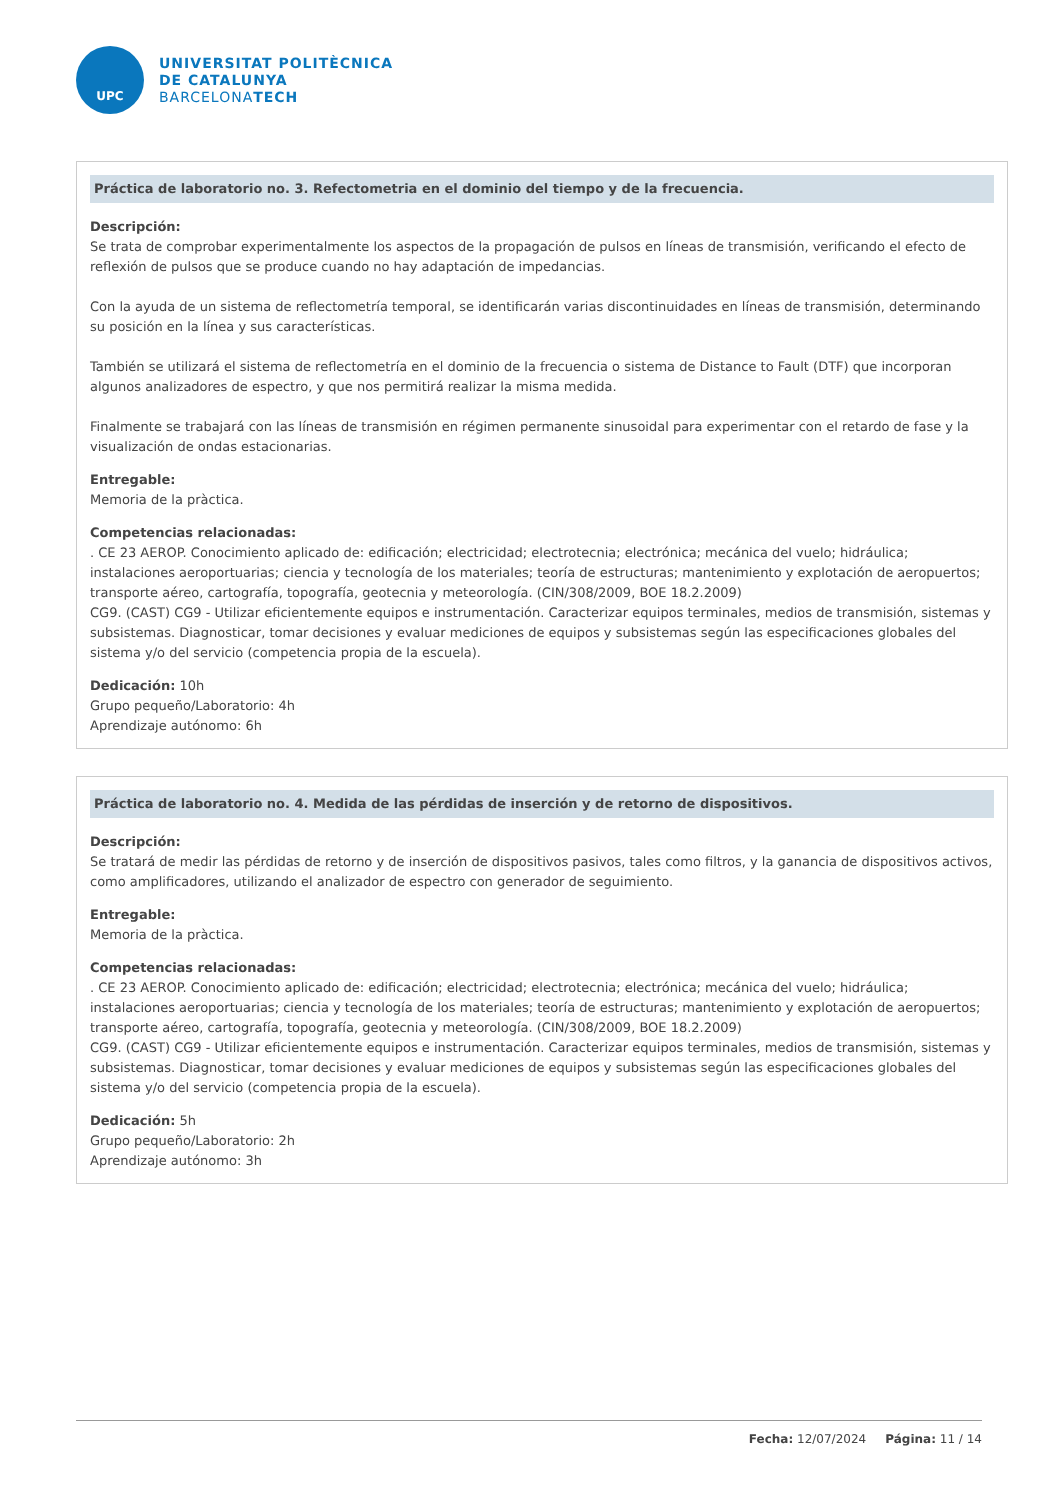UPC
UNIVERSITAT POLITÈCNICA
DE CATALUNYA
BARCELONATECH
Práctica de laboratorio no. 3. Refectometria en el dominio del tiempo y de la frecuencia.
Descripción:
Se trata de comprobar experimentalmente los aspectos de la propagación de pulsos en líneas de transmisión, verificando el efecto de reflexión de pulsos que se produce cuando no hay adaptación de impedancias.
Con la ayuda de un sistema de reflectometría temporal, se identificarán varias discontinuidades en líneas de transmisión, determinando su posición en la línea y sus características.
También se utilizará el sistema de reflectometría en el dominio de la frecuencia o sistema de Distance to Fault (DTF) que incorporan algunos analizadores de espectro, y que nos permitirá realizar la misma medida.
Finalmente se trabajará con las líneas de transmisión en régimen permanente sinusoidal para experimentar con el retardo de fase y la visualización de ondas estacionarias.
Entregable:
Memoria de la pràctica.
Competencias relacionadas:
. CE 23 AEROP. Conocimiento aplicado de: edificación; electricidad; electrotecnia; electrónica; mecánica del vuelo; hidráulica; instalaciones aeroportuarias; ciencia y tecnología de los materiales; teoría de estructuras; mantenimiento y explotación de aeropuertos; transporte aéreo, cartografía, topografía, geotecnia y meteorología. (CIN/308/2009, BOE 18.2.2009)
CG9. (CAST) CG9 - Utilizar eficientemente equipos e instrumentación. Caracterizar equipos terminales, medios de transmisión, sistemas y subsistemas. Diagnosticar, tomar decisiones y evaluar mediciones de equipos y subsistemas según las especificaciones globales del sistema y/o del servicio (competencia propia de la escuela).
Dedicación: 10h
Grupo pequeño/Laboratorio: 4h
Aprendizaje autónomo: 6h
Práctica de laboratorio no. 4. Medida de las pérdidas de inserción y de retorno de dispositivos.
Descripción:
Se tratará de medir las pérdidas de retorno y de inserción de dispositivos pasivos, tales como filtros, y la ganancia de dispositivos activos, como amplificadores, utilizando el analizador de espectro con generador de seguimiento.
Entregable:
Memoria de la pràctica.
Competencias relacionadas:
. CE 23 AEROP. Conocimiento aplicado de: edificación; electricidad; electrotecnia; electrónica; mecánica del vuelo; hidráulica; instalaciones aeroportuarias; ciencia y tecnología de los materiales; teoría de estructuras; mantenimiento y explotación de aeropuertos; transporte aéreo, cartografía, topografía, geotecnia y meteorología. (CIN/308/2009, BOE 18.2.2009)
CG9. (CAST) CG9 - Utilizar eficientemente equipos e instrumentación. Caracterizar equipos terminales, medios de transmisión, sistemas y subsistemas. Diagnosticar, tomar decisiones y evaluar mediciones de equipos y subsistemas según las especificaciones globales del sistema y/o del servicio (competencia propia de la escuela).
Dedicación: 5h
Grupo pequeño/Laboratorio: 2h
Aprendizaje autónomo: 3h
Fecha: 12/07/2024 Página: 11 / 14